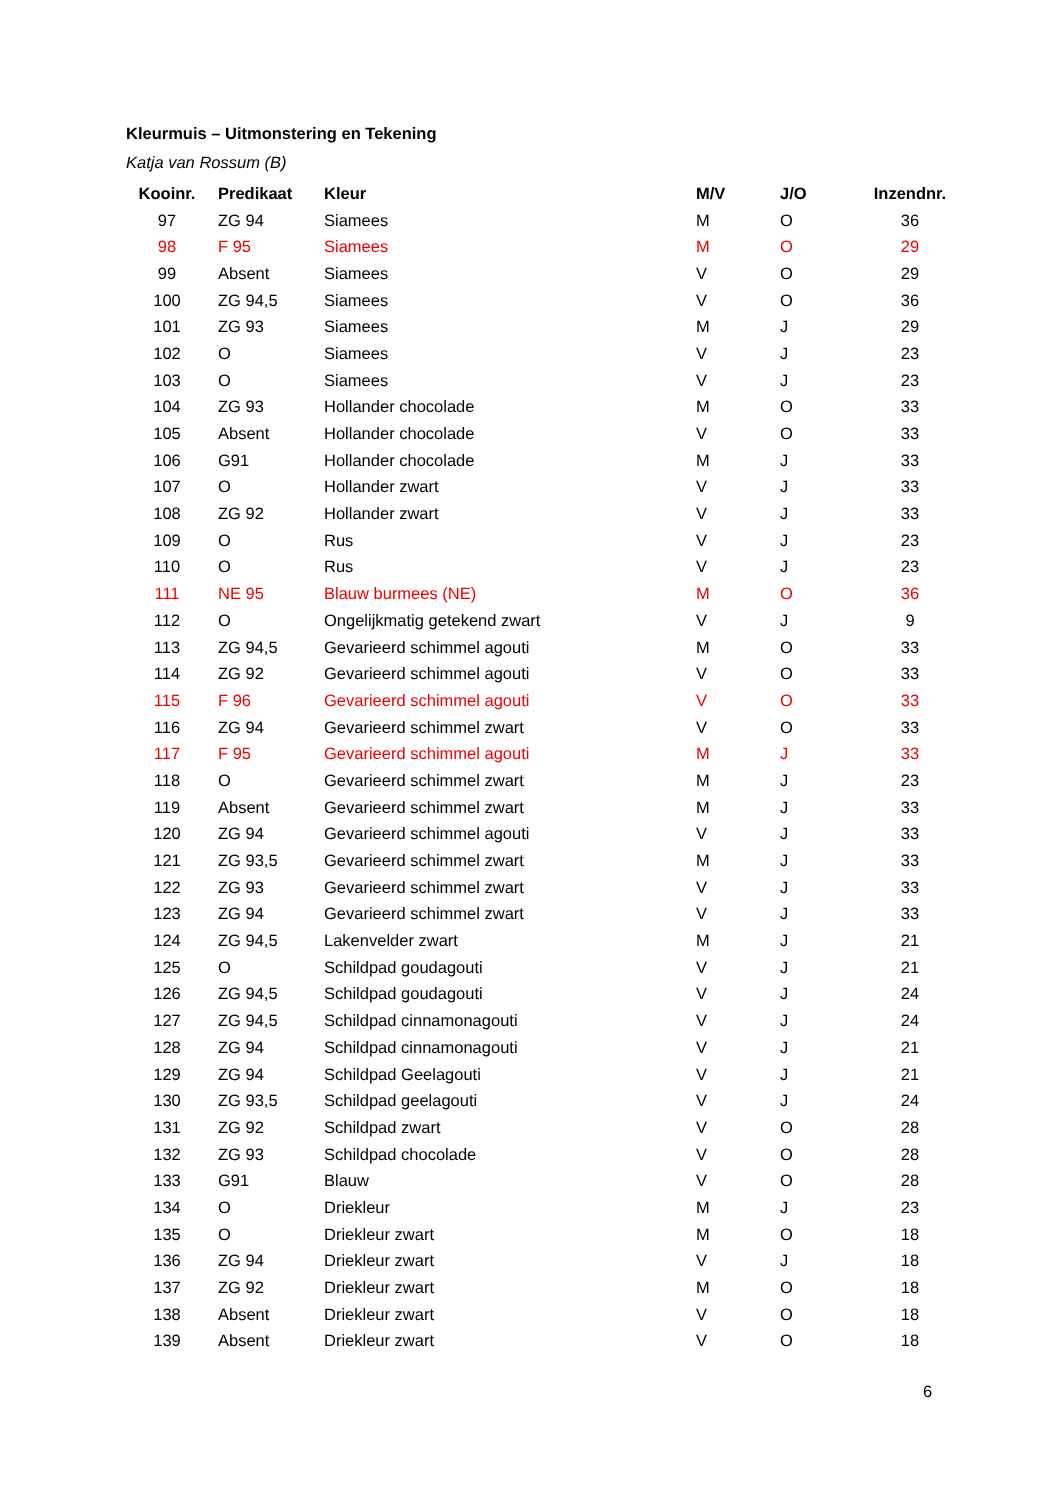Kleurmuis – Uitmonstering en Tekening
Katja van Rossum (B)
| Kooinr. | Predikaat | Kleur | M/V | J/O | Inzendnr. |
| --- | --- | --- | --- | --- | --- |
| 97 | ZG 94 | Siamees | M | O | 36 |
| 98 | F 95 | Siamees | M | O | 29 |
| 99 | Absent | Siamees | V | O | 29 |
| 100 | ZG 94,5 | Siamees | V | O | 36 |
| 101 | ZG 93 | Siamees | M | J | 29 |
| 102 | O | Siamees | V | J | 23 |
| 103 | O | Siamees | V | J | 23 |
| 104 | ZG 93 | Hollander chocolade | M | O | 33 |
| 105 | Absent | Hollander chocolade | V | O | 33 |
| 106 | G91 | Hollander chocolade | M | J | 33 |
| 107 | O | Hollander zwart | V | J | 33 |
| 108 | ZG 92 | Hollander zwart | V | J | 33 |
| 109 | O | Rus | V | J | 23 |
| 110 | O | Rus | V | J | 23 |
| 111 | NE 95 | Blauw burmees (NE) | M | O | 36 |
| 112 | O | Ongelijkmatig getekend zwart | V | J | 9 |
| 113 | ZG 94,5 | Gevarieerd schimmel agouti | M | O | 33 |
| 114 | ZG 92 | Gevarieerd schimmel agouti | V | O | 33 |
| 115 | F 96 | Gevarieerd schimmel agouti | V | O | 33 |
| 116 | ZG 94 | Gevarieerd schimmel zwart | V | O | 33 |
| 117 | F 95 | Gevarieerd schimmel agouti | M | J | 33 |
| 118 | O | Gevarieerd schimmel zwart | M | J | 23 |
| 119 | Absent | Gevarieerd schimmel zwart | M | J | 33 |
| 120 | ZG 94 | Gevarieerd schimmel agouti | V | J | 33 |
| 121 | ZG 93,5 | Gevarieerd schimmel zwart | M | J | 33 |
| 122 | ZG 93 | Gevarieerd schimmel zwart | V | J | 33 |
| 123 | ZG 94 | Gevarieerd schimmel zwart | V | J | 33 |
| 124 | ZG 94,5 | Lakenvelder zwart | M | J | 21 |
| 125 | O | Schildpad goudagouti | V | J | 21 |
| 126 | ZG 94,5 | Schildpad goudagouti | V | J | 24 |
| 127 | ZG 94,5 | Schildpad cinnamonagouti | V | J | 24 |
| 128 | ZG 94 | Schildpad cinnamonagouti | V | J | 21 |
| 129 | ZG 94 | Schildpad Geelagouti | V | J | 21 |
| 130 | ZG 93,5 | Schildpad geelagouti | V | J | 24 |
| 131 | ZG 92 | Schildpad zwart | V | O | 28 |
| 132 | ZG 93 | Schildpad chocolade | V | O | 28 |
| 133 | G91 | Blauw | V | O | 28 |
| 134 | O | Driekleur | M | J | 23 |
| 135 | O | Driekleur zwart | M | O | 18 |
| 136 | ZG 94 | Driekleur zwart | V | J | 18 |
| 137 | ZG 92 | Driekleur zwart | M | O | 18 |
| 138 | Absent | Driekleur zwart | V | O | 18 |
| 139 | Absent | Driekleur zwart | V | O | 18 |
6